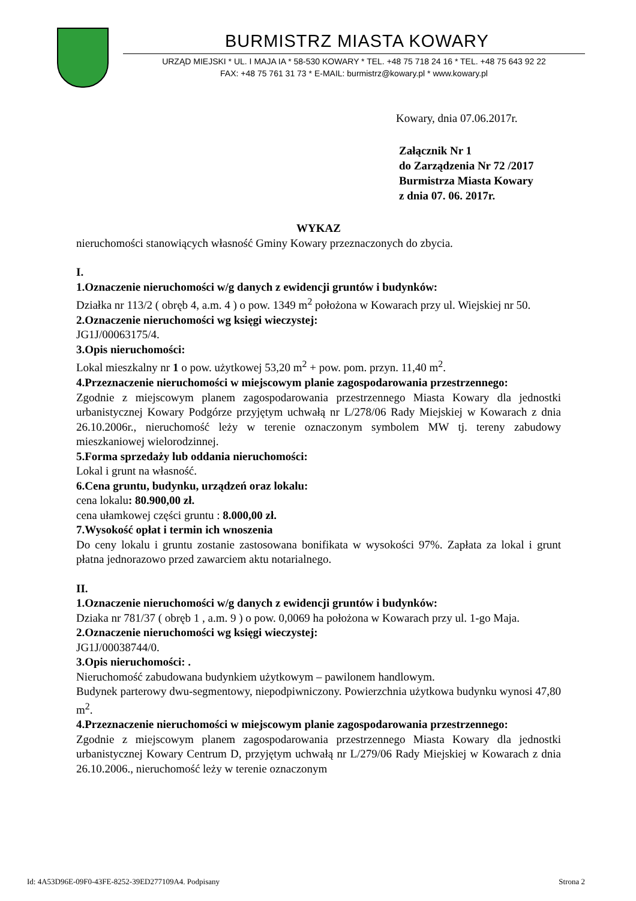BURMISTRZ MIASTA KOWARY
URZĄD MIEJSKI * UL. I MAJA IA * 58-530 KOWARY * TEL. +48 75 718 24 16 * TEL. +48 75 643 92 22
FAX: +48 75 761 31 73 * E-MAIL: burmistrz@kowary.pl * www.kowary.pl
Kowary, dnia 07.06.2017r.
Załącznik Nr 1
do Zarządzenia Nr 72 /2017
Burmistrza Miasta Kowary
z dnia 07. 06. 2017r.
WYKAZ
nieruchomości stanowiących własność Gminy Kowary przeznaczonych do zbycia.
I.
1.Oznaczenie nieruchomości w/g danych z ewidencji gruntów i budynków:
Działka nr 113/2 ( obręb 4, a.m. 4 ) o pow. 1349 m<sup>2</sup> położona w Kowarach przy ul. Wiejskiej nr 50.
2.Oznaczenie nieruchomości wg księgi wieczystej:
JG1J/00063175/4.
3.Opis nieruchomości:
Lokal mieszkalny nr 1 o pow. użytkowej 53,20 m<sup>2</sup> + pow. pom. przyn. 11,40 m<sup>2</sup>.
4.Przeznaczenie nieruchomości w miejscowym planie zagospodarowania przestrzennego:
Zgodnie z miejscowym planem zagospodarowania przestrzennego Miasta Kowary dla jednostki urbanistycznej Kowary Podgórze przyjętym uchwałą nr L/278/06 Rady Miejskiej w Kowarach z dnia 26.10.2006r., nieruchomość leży w terenie oznaczonym symbolem MW tj. tereny zabudowy mieszkaniowej wielorodzinnej.
5.Forma sprzedaży lub oddania nieruchomości:
Lokal i grunt na własność.
6.Cena gruntu, budynku, urządzeń oraz lokalu:
cena lokalu: 80.900,00 zł.
cena ułamkowej części gruntu : 8.000,00 zł.
7.Wysokość opłat i termin ich wnoszenia
Do ceny lokalu i gruntu zostanie zastosowana bonifikata w wysokości 97%. Zapłata za lokal i grunt płatna jednorazowo przed zawarciem aktu notarialnego.
II.
1.Oznaczenie nieruchomości w/g danych z ewidencji gruntów i budynków:
Dziaka nr 781/37 ( obręb 1 , a.m. 9 ) o pow. 0,0069 ha położona w Kowarach przy ul. 1-go Maja.
2.Oznaczenie nieruchomości wg księgi wieczystej:
JG1J/00038744/0.
3.Opis nieruchomości: .
Nieruchomość zabudowana budynkiem użytkowym – pawilonem handlowym.
Budynek parterowy dwu-segmentowy, niepodpiwniczony. Powierzchnia użytkowa budynku wynosi 47,80 m<sup>2</sup>.
4.Przeznaczenie nieruchomości w miejscowym planie zagospodarowania przestrzennego:
Zgodnie z miejscowym planem zagospodarowania przestrzennego Miasta Kowary dla jednostki urbanistycznej Kowary Centrum D, przyjętym uchwałą nr L/279/06 Rady Miejskiej w Kowarach z dnia 26.10.2006., nieruchomość leży w terenie oznaczonym
Id: 4A53D96E-09F0-43FE-8252-39ED277109A4. Podpisany Strona 2